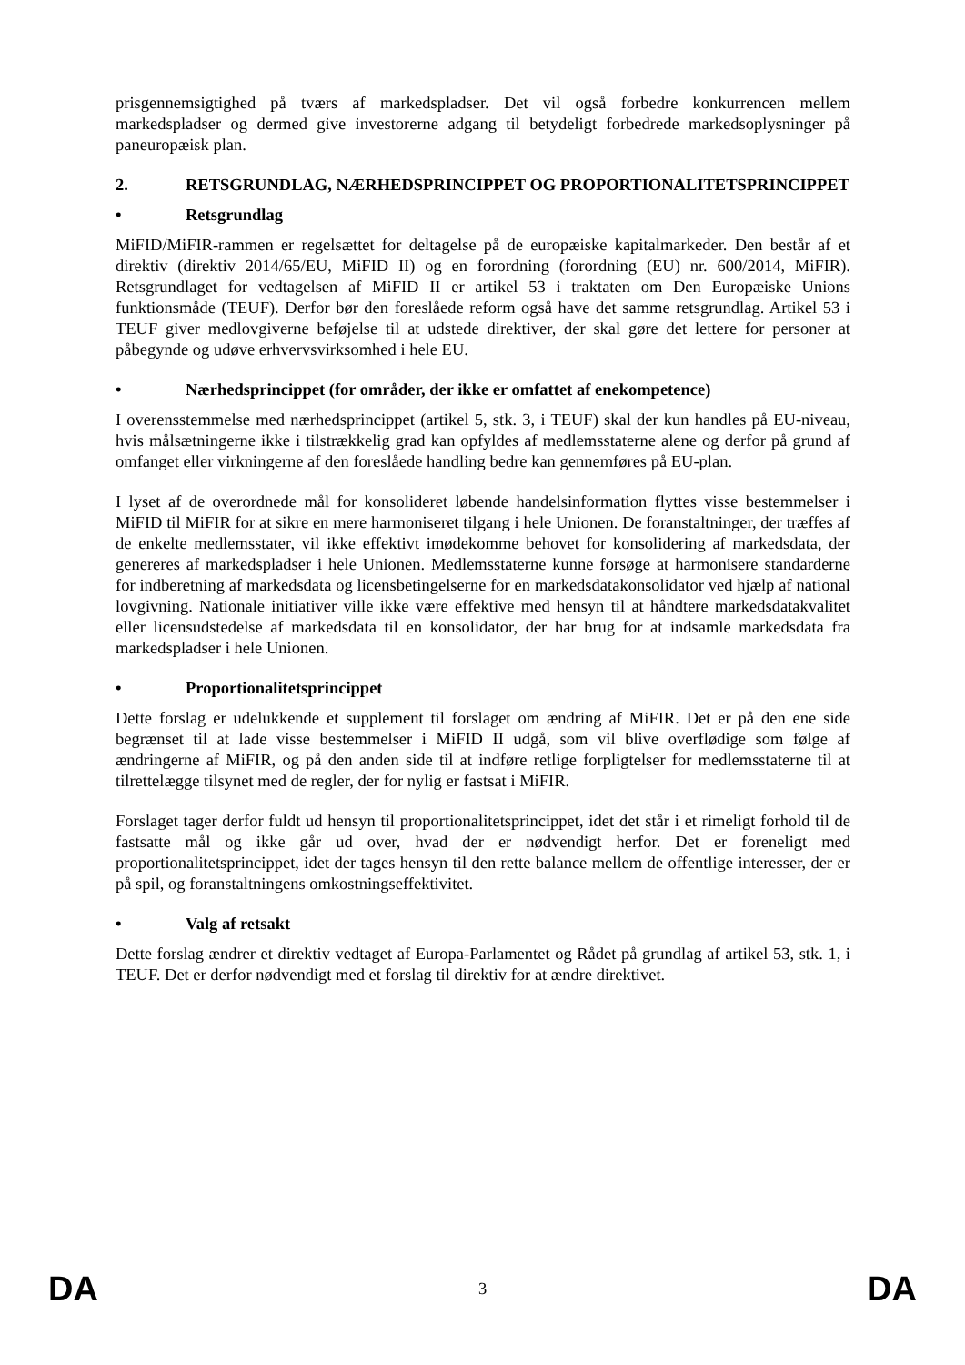prisgennemsigtighed på tværs af markedspladser. Det vil også forbedre konkurrencen mellem markedspladser og dermed give investorerne adgang til betydeligt forbedrede markedsoplysninger på paneuropæisk plan.
2. RETSGRUNDLAG, NÆRHEDSPRINCIPPET OG PROPORTIONALITETSPRINCIPPET
• Retsgrundlag
MiFID/MiFIR-rammen er regelsættet for deltagelse på de europæiske kapitalmarkeder. Den består af et direktiv (direktiv 2014/65/EU, MiFID II) og en forordning (forordning (EU) nr. 600/2014, MiFIR). Retsgrundlaget for vedtagelsen af MiFID II er artikel 53 i traktaten om Den Europæiske Unions funktionsmåde (TEUF). Derfor bør den foreslåede reform også have det samme retsgrundlag. Artikel 53 i TEUF giver medlovgiverne beføjelse til at udstede direktiver, der skal gøre det lettere for personer at påbegynde og udøve erhvervsvirksomhed i hele EU.
• Nærhedsprincippet (for områder, der ikke er omfattet af enekompetence)
I overensstemmelse med nærhedsprincippet (artikel 5, stk. 3, i TEUF) skal der kun handles på EU-niveau, hvis målsætningerne ikke i tilstrækkelig grad kan opfyldes af medlemsstaterne alene og derfor på grund af omfanget eller virkningerne af den foreslåede handling bedre kan gennemføres på EU-plan.
I lyset af de overordnede mål for konsolideret løbende handelsinformation flyttes visse bestemmelser i MiFID til MiFIR for at sikre en mere harmoniseret tilgang i hele Unionen. De foranstaltninger, der træffes af de enkelte medlemsstater, vil ikke effektivt imødekomme behovet for konsolidering af markedsdata, der genereres af markedspladser i hele Unionen. Medlemsstaterne kunne forsøge at harmonisere standarderne for indberetning af markedsdata og licensbetingelserne for en markedsdatakonsolidator ved hjælp af national lovgivning. Nationale initiativer ville ikke være effektive med hensyn til at håndtere markedsdatakvalitet eller licensudstedelse af markedsdata til en konsolidator, der har brug for at indsamle markedsdata fra markedspladser i hele Unionen.
• Proportionalitetsprincippet
Dette forslag er udelukkende et supplement til forslaget om ændring af MiFIR. Det er på den ene side begrænset til at lade visse bestemmelser i MiFID II udgå, som vil blive overflødige som følge af ændringerne af MiFIR, og på den anden side til at indføre retlige forpligtelser for medlemsstaterne til at tilrettelægge tilsynet med de regler, der for nylig er fastsat i MiFIR.
Forslaget tager derfor fuldt ud hensyn til proportionalitetsprincippet, idet det står i et rimeligt forhold til de fastsatte mål og ikke går ud over, hvad der er nødvendigt herfor. Det er foreneligt med proportionalitetsprincippet, idet der tages hensyn til den rette balance mellem de offentlige interesser, der er på spil, og foranstaltningens omkostningseffektivitet.
• Valg af retsakt
Dette forslag ændrer et direktiv vedtaget af Europa-Parlamentet og Rådet på grundlag af artikel 53, stk. 1, i TEUF. Det er derfor nødvendigt med et forslag til direktiv for at ændre direktivet.
DA 3 DA